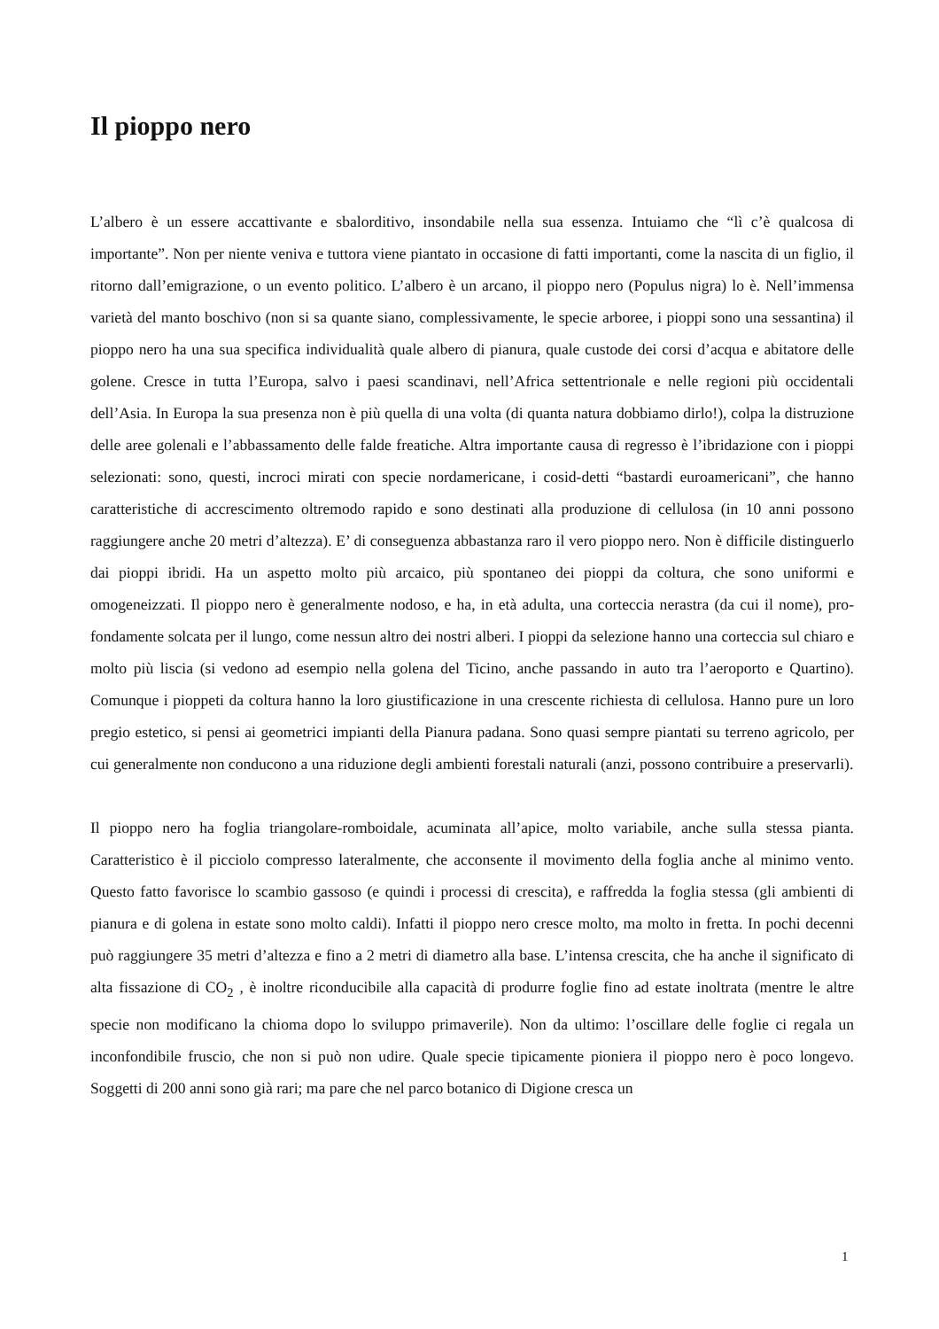Il pioppo nero
L’albero è un essere accattivante e sbalorditivo, insondabile nella sua essenza. Intuiamo che “lì c’è qualcosa di importante”. Non per niente veniva e tuttora viene piantato in occasione di fatti importanti, come la nascita di un figlio, il ritorno dall’emigrazione, o un evento politico. L’albero è un arcano, il pioppo nero (Populus nigra) lo è. Nell’immensa varietà del manto boschivo (non si sa quante siano, complessivamente, le specie arboree, i pioppi sono una sessantina) il pioppo nero ha una sua specifica individualità quale albero di pianura, quale custode dei corsi d’acqua e abitatore delle golene. Cresce in tutta l’Europa, salvo i paesi scandinavi, nell’Africa settentrionale e nelle regioni più occidentali dell’Asia. In Europa la sua presenza non è più quella di una volta (di quanta natura dobbiamo dirlo!), colpa la distruzione delle aree golenali e l’abbassamento delle falde freatiche. Altra importante causa di regresso è l’ibridazione con i pioppi selezionati: sono, questi, incroci mirati con specie nordamericane, i cosid-detti “bastardi euroamericani”, che hanno caratteristiche di accrescimento oltremodo rapido e sono destinati alla produzione di cellulosa (in 10 anni possono raggiungere anche 20 metri d’altezza). E’ di conseguenza abbastanza raro il vero pioppo nero. Non è difficile distinguerlo dai pioppi ibridi. Ha un aspetto molto più arcaico, più spontaneo dei pioppi da coltura, che sono uniformi e omogeneizzati. Il pioppo nero è generalmente nodoso, e ha, in età adulta, una corteccia nerastra (da cui il nome), pro-fondamente solcata per il lungo, come nessun altro dei nostri alberi. I pioppi da selezione hanno una corteccia sul chiaro e molto più liscia (si vedono ad esempio nella golena del Ticino, anche passando in auto tra l’aeroporto e Quartino). Comunque i pioppeti da coltura hanno la loro giustificazione in una crescente richiesta di cellulosa. Hanno pure un loro pregio estetico, si pensi ai geometrici impianti della Pianura padana. Sono quasi sempre piantati su terreno agricolo, per cui generalmente non conducono a una riduzione degli ambienti forestali naturali (anzi, possono contribuire a preservarli).
Il pioppo nero ha foglia triangolare-romboidale, acuminata all’apice, molto variabile, anche sulla stessa pianta. Caratteristico è il picciolo compresso lateralmente, che acconsente il movimento della foglia anche al minimo vento. Questo fatto favorisce lo scambio gassoso (e quindi i processi di crescita), e raffredda la foglia stessa (gli ambienti di pianura e di golena in estate sono molto caldi). Infatti il pioppo nero cresce molto, ma molto in fretta. In pochi decenni può raggiungere 35 metri d’altezza e fino a 2 metri di diametro alla base. L’intensa crescita, che ha anche il significato di alta fissazione di CO<sub>2</sub> , è inoltre riconducibile alla capacità di produrre foglie fino ad estate inoltrata (mentre le altre specie non modificano la chioma dopo lo sviluppo primaverile). Non da ultimo: l’oscillare delle foglie ci regala un inconfondibile fruscio, che non si può non udire. Quale specie tipicamente pioniera il pioppo nero è poco longevo. Soggetti di 200 anni sono già rari; ma pare che nel parco botanico di Digione cresca un
1